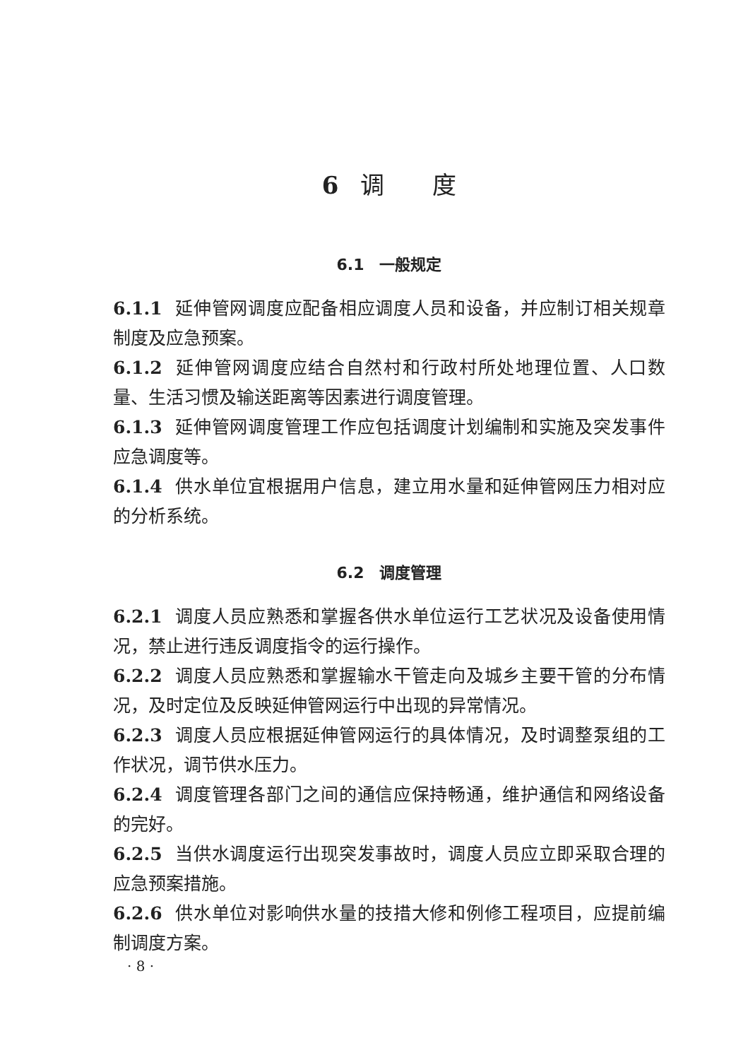6 调　　度
6.1　一般规定
6.1.1 延伸管网调度应配备相应调度人员和设备，并应制订相关规章制度及应急预案。
6.1.2 延伸管网调度应结合自然村和行政村所处地理位置、人口数量、生活习惯及输送距离等因素进行调度管理。
6.1.3 延伸管网调度管理工作应包括调度计划编制和实施及突发事件应急调度等。
6.1.4 供水单位宜根据用户信息，建立用水量和延伸管网压力相对应的分析系统。
6.2　调度管理
6.2.1 调度人员应熟悉和掌握各供水单位运行工艺状况及设备使用情况，禁止进行违反调度指令的运行操作。
6.2.2 调度人员应熟悉和掌握输水干管走向及城乡主要干管的分布情况，及时定位及反映延伸管网运行中出现的异常情况。
6.2.3 调度人员应根据延伸管网运行的具体情况，及时调整泵组的工作状况，调节供水压力。
6.2.4 调度管理各部门之间的通信应保持畅通，维护通信和网络设备的完好。
6.2.5 当供水调度运行出现突发事故时，调度人员应立即采取合理的应急预案措施。
6.2.6 供水单位对影响供水量的技措大修和例修工程项目，应提前编制调度方案。
· 8 ·